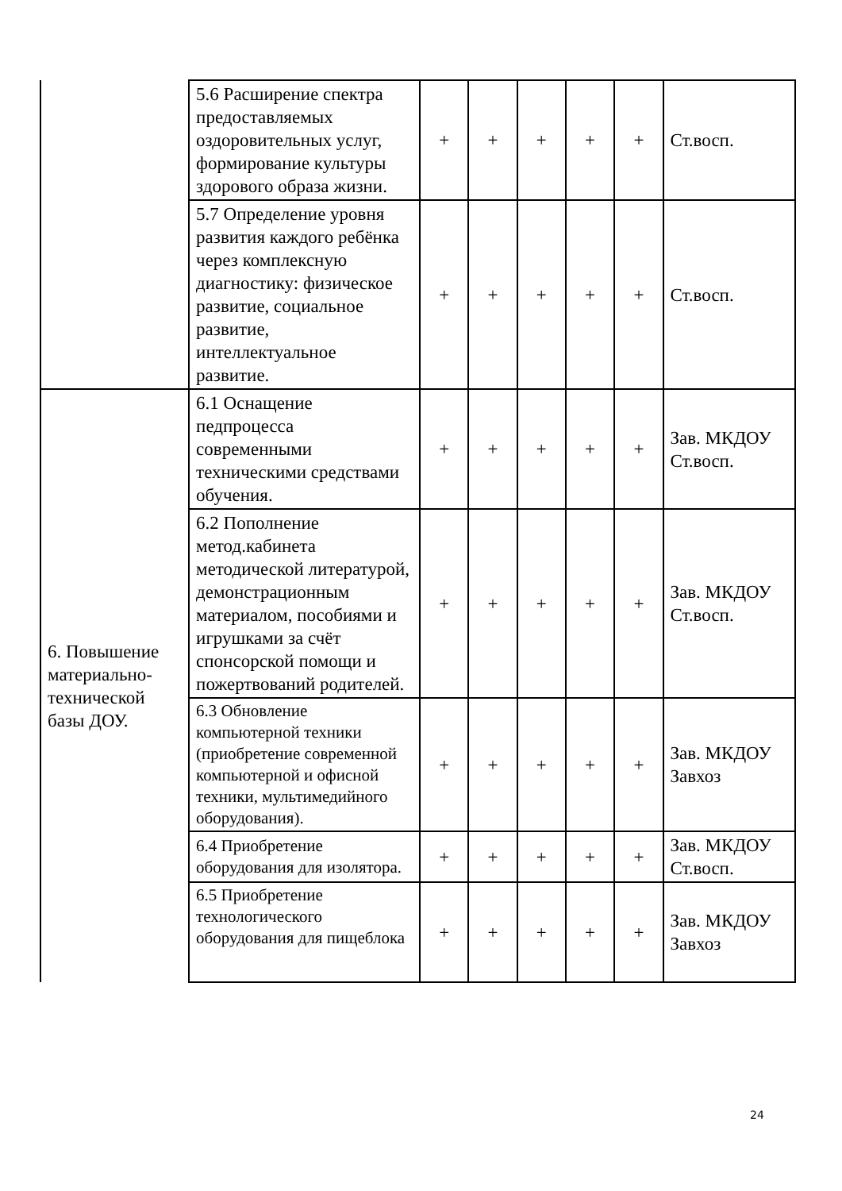| | 5.6 Расширение спектра предоставляемых оздоровительных услуг, формирование культуры здорового образа жизни. | + | + | + | + | + | Ст.восп. |
| | 5.7 Определение уровня развития каждого ребёнка через комплексную диагностику: физическое развитие, социальное развитие, интеллектуальное развитие. | + | + | + | + | + | Ст.восп. |
| 6. Повышение материально-технической базы ДОУ. | 6.1 Оснащение педпроцесса современными техническими средствами обучения. | + | + | + | + | + | Зав. МКДОУ Ст.восп. |
| | 6.2 Пополнение метод.кабинета методической литературой, демонстрационным материалом, пособиями и игрушками за счёт спонсорской помощи и пожертвований родителей. | + | + | + | + | + | Зав. МКДОУ Ст.восп. |
| | 6.3 Обновление компьютерной техники (приобретение современной компьютерной и офисной техники, мультимедийного оборудования). | + | + | + | + | + | Зав. МКДОУ Завхоз |
| | 6.4 Приобретение оборудования для изолятора. | + | + | + | + | + | Зав. МКДОУ Ст.восп. |
| | 6.5 Приобретение технологического оборудования для пищеблока | + | + | + | + | + | Зав. МКДОУ Завхоз |
24